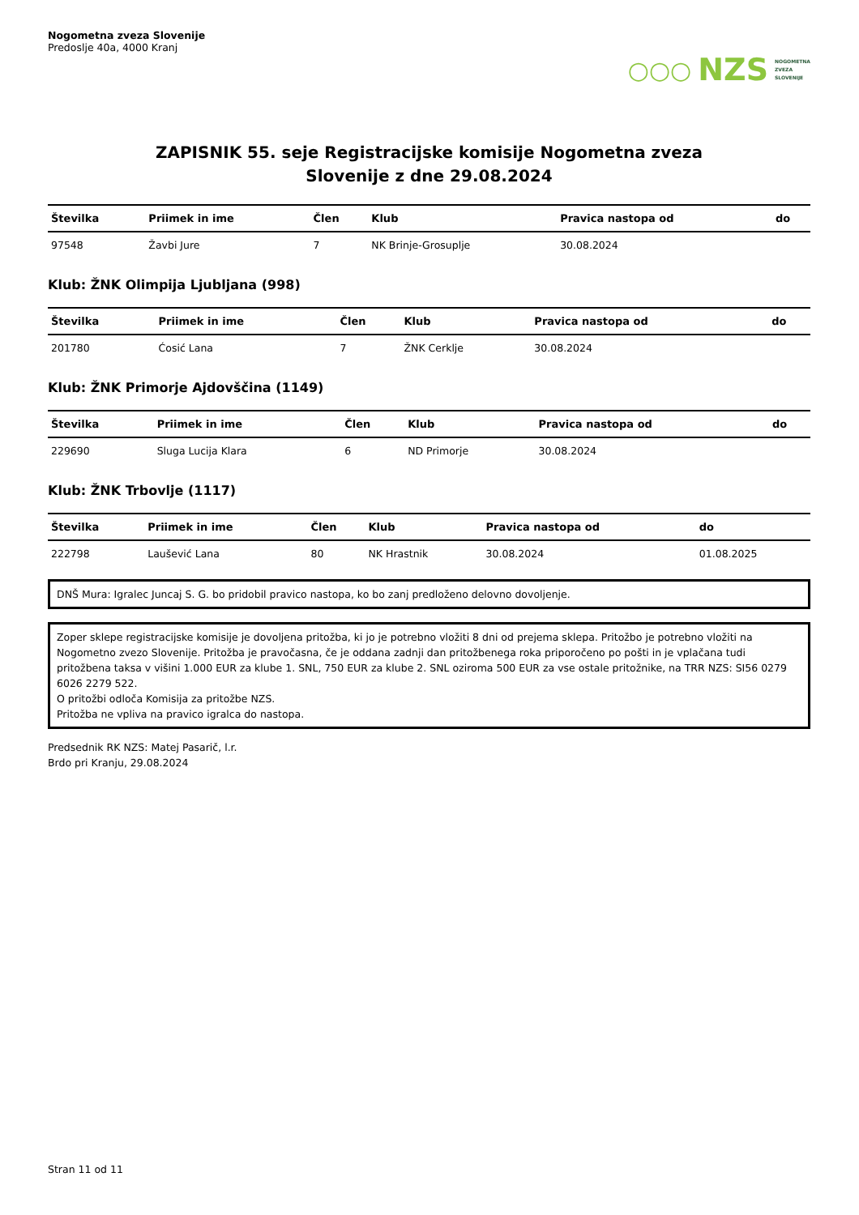Nogometna zveza Slovenije
Predoslje 40a, 4000 Kranj
○○○ NZS NOGOMETNA
ZVEZA
SLOVENIJE
ZAPISNIK 55. seje Registracijske komisije Nogometna zveza
Slovenije z dne 29.08.2024
| Številka | Priimek in ime | Člen | Klub | Pravica nastopa od | do |
| --- | --- | --- | --- | --- | --- |
| 97548 | Žavbi Jure | 7 | NK Brinje-Grosuplje | 30.08.2024 | |
Klub: ŽNK Olimpija Ljubljana (998)
| Številka | Priimek in ime | Člen | Klub | Pravica nastopa od | do |
| --- | --- | --- | --- | --- | --- |
| 201780 | Ćosić Lana | 7 | ŽNK Cerklje | 30.08.2024 | |
Klub: ŽNK Primorje Ajdovščina (1149)
| Številka | Priimek in ime | Člen | Klub | Pravica nastopa od | do |
| --- | --- | --- | --- | --- | --- |
| 229690 | Sluga Lucija Klara | 6 | ND Primorje | 30.08.2024 | |
Klub: ŽNK Trbovlje (1117)
| Številka | Priimek in ime | Člen | Klub | Pravica nastopa od | do |
| --- | --- | --- | --- | --- | --- |
| 222798 | Laušević Lana | 80 | NK Hrastnik | 30.08.2024 | 01.08.2025 |
DNŠ Mura: Igralec Juncaj S. G. bo pridobil pravico nastopa, ko bo zanj predloženo delovno dovoljenje.
Zoper sklepe registracijske komisije je dovoljena pritožba, ki jo je potrebno vložiti 8 dni od prejema sklepa. Pritožbo je potrebno vložiti na Nogometno zvezo Slovenije. Pritožba je pravočasna, če je oddana zadnji dan pritožbenega roka priporočeno po pošti in je vplačana tudi pritožbena taksa v višini 1.000 EUR za klube 1. SNL, 750 EUR za klube 2. SNL oziroma 500 EUR za vse ostale pritožnike, na TRR NZS: SI56 0279 6026 2279 522.
O pritožbi odloča Komisija za pritožbe NZS.
Pritožba ne vpliva na pravico igralca do nastopa.
Predsednik RK NZS: Matej Pasarič, l.r.
Brdo pri Kranju, 29.08.2024
Stran 11 od 11